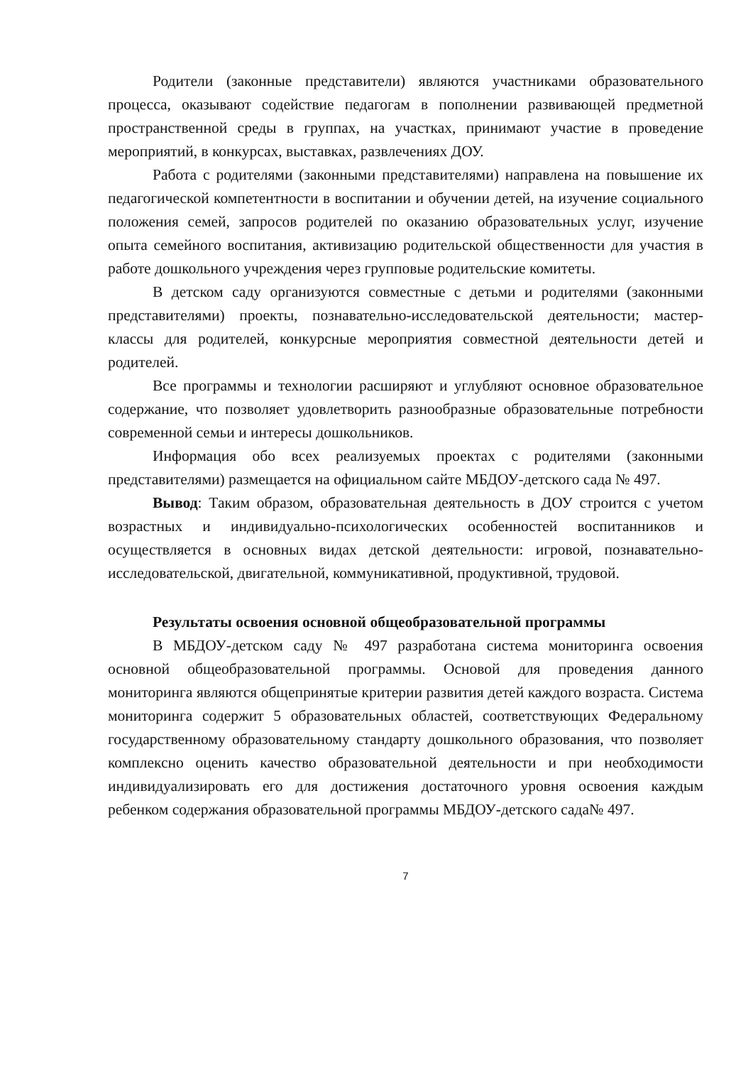Родители (законные представители) являются участниками образовательного процесса, оказывают содействие педагогам в пополнении развивающей предметной пространственной среды в группах, на участках, принимают участие в проведение мероприятий, в конкурсах, выставках, развлечениях ДОУ.
Работа с родителями (законными представителями) направлена на повышение их педагогической компетентности в воспитании и обучении детей, на изучение социального положения семей, запросов родителей по оказанию образовательных услуг, изучение опыта семейного воспитания, активизацию родительской общественности для участия в работе дошкольного учреждения через групповые родительские комитеты.
В детском саду организуются совместные с детьми и родителями (законными представителями) проекты, познавательно-исследовательской деятельности; мастер-классы для родителей, конкурсные мероприятия совместной деятельности детей и родителей.
Все программы и технологии расширяют и углубляют основное образовательное содержание, что позволяет удовлетворить разнообразные образовательные потребности современной семьи и интересы дошкольников.
Информация обо всех реализуемых проектах с родителями (законными представителями) размещается на официальном сайте МБДОУ-детского сада № 497.
Вывод: Таким образом, образовательная деятельность в ДОУ строится с учетом возрастных и индивидуально-психологических особенностей воспитанников и осуществляется в основных видах детской деятельности: игровой, познавательно-исследовательской, двигательной, коммуникативной, продуктивной, трудовой.
Результаты освоения основной общеобразовательной программы
В МБДОУ-детском саду № 497 разработана система мониторинга освоения основной общеобразовательной программы. Основой для проведения данного мониторинга являются общепринятые критерии развития детей каждого возраста. Система мониторинга содержит 5 образовательных областей, соответствующих Федеральному государственному образовательному стандарту дошкольного образования, что позволяет комплексно оценить качество образовательной деятельности и при необходимости индивидуализировать его для достижения достаточного уровня освоения каждым ребенком содержания образовательной программы МБДОУ-детского сада№ 497.
7